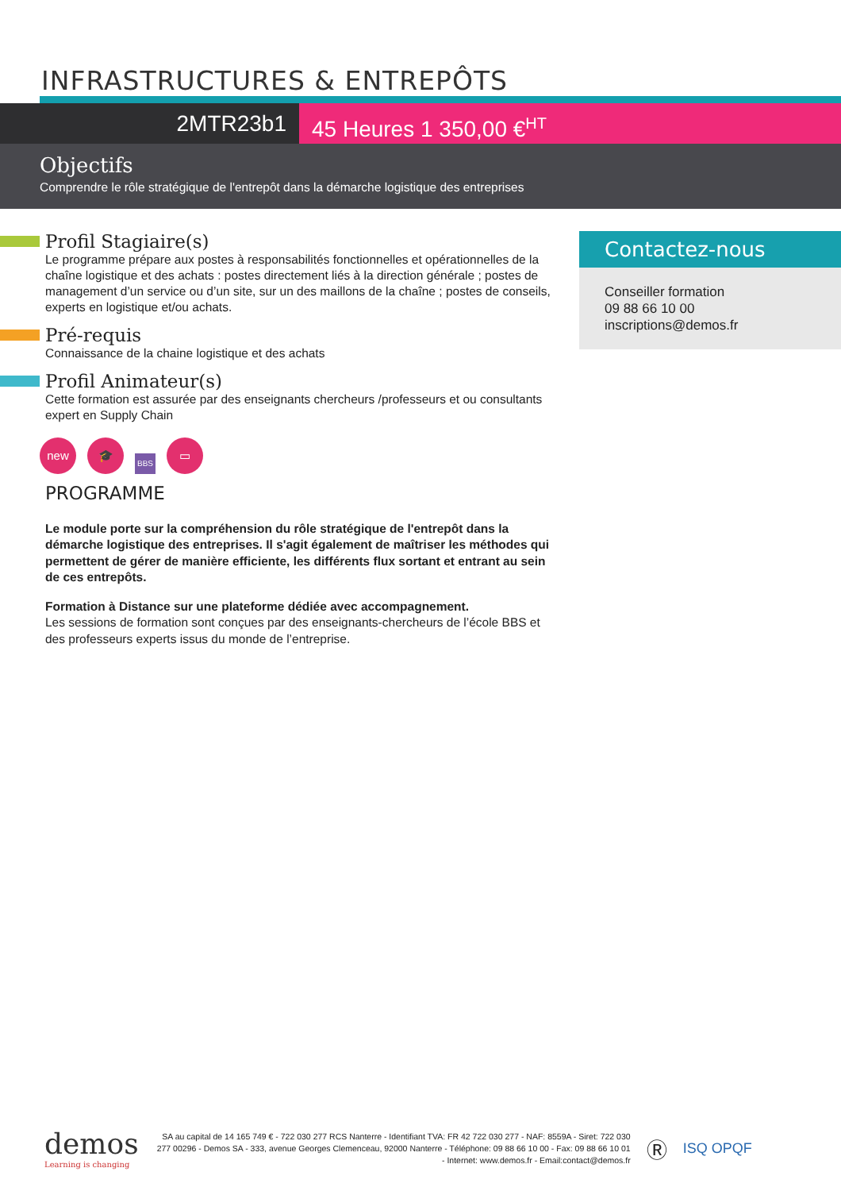INFRASTRUCTURES & ENTREPÔTS
2MTR23b1 45 Heures 1 350,00 €<sup>HT</sup>
Objectifs
Comprendre le rôle stratégique de l'entrepôt dans la démarche logistique des entreprises
Profil Stagiaire(s)
Le programme prépare aux postes à responsabilités fonctionnelles et opérationnelles de la chaîne logistique et des achats : postes directement liés à la direction générale ; postes de management d’un service ou d’un site, sur un des maillons de la chaîne ; postes de conseils, experts en logistique et/ou achats.
Pré-requis
Connaissance de la chaine logistique et des achats
Profil Animateur(s)
Cette formation est assurée par des enseignants chercheurs /professeurs et ou consultants expert en Supply Chain
new
🎓
BBS
▭
PROGRAMME
Le module porte sur la compréhension du rôle stratégique de l'entrepôt dans la démarche logistique des entreprises. Il s'agit également de maîtriser les méthodes qui permettent de gérer de manière efficiente, les différents flux sortant et entrant au sein de ces entrepôts.
Formation à Distance sur une plateforme dédiée avec accompagnement.
Les sessions de formation sont conçues par des enseignants-chercheurs de l’école BBS et des professeurs experts issus du monde de l’entreprise.
Contactez-nous
Conseiller formation
09 88 66 10 00
inscriptions@demos.fr
demos
Learning is changing
SA au capital de 14 165 749 € - 722 030 277 RCS Nanterre - Identifiant TVA: FR 42 722 030 277 - NAF: 8559A - Siret: 722 030 277 00296 - Demos SA - 333, avenue Georges Clemenceau, 92000 Nanterre - Téléphone: 09 88 66 10 00 - Fax: 09 88 66 10 01 - Internet: www.demos.fr - Email:contact@demos.fr
Ⓡ
ISQ OPQF